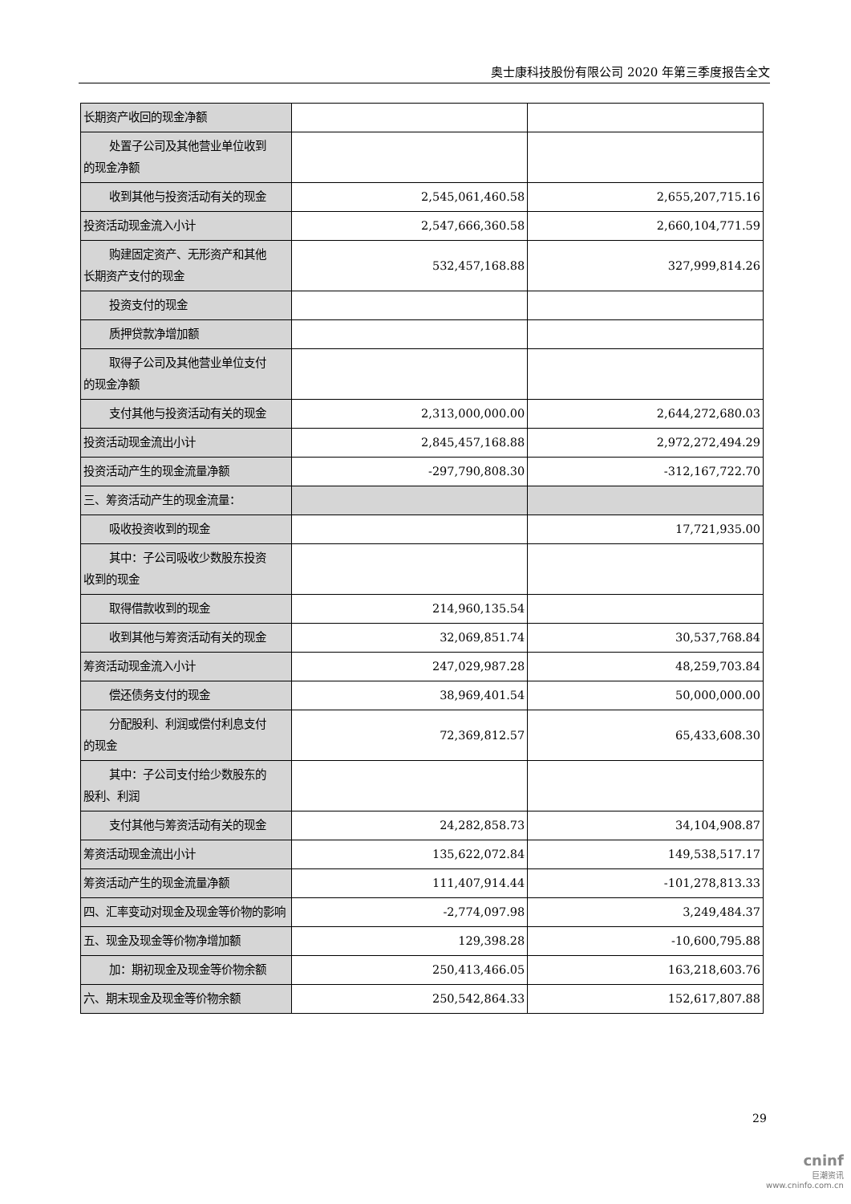奥士康科技股份有限公司 2020 年第三季度报告全文
| 长期资产收回的现金净额 | | |
| 处置子公司及其他营业单位收到 的现金净额 | | |
| 收到其他与投资活动有关的现金 | 2,545,061,460.58 | 2,655,207,715.16 |
| 投资活动现金流入小计 | 2,547,666,360.58 | 2,660,104,771.59 |
| 购建固定资产、无形资产和其他 长期资产支付的现金 | 532,457,168.88 | 327,999,814.26 |
| 投资支付的现金 | | |
| 质押贷款净增加额 | | |
| 取得子公司及其他营业单位支付 的现金净额 | | |
| 支付其他与投资活动有关的现金 | 2,313,000,000.00 | 2,644,272,680.03 |
| 投资活动现金流出小计 | 2,845,457,168.88 | 2,972,272,494.29 |
| 投资活动产生的现金流量净额 | -297,790,808.30 | -312,167,722.70 |
| 三、筹资活动产生的现金流量： | | |
| 吸收投资收到的现金 | | 17,721,935.00 |
| 其中：子公司吸收少数股东投资 收到的现金 | | |
| 取得借款收到的现金 | 214,960,135.54 | |
| 收到其他与筹资活动有关的现金 | 32,069,851.74 | 30,537,768.84 |
| 筹资活动现金流入小计 | 247,029,987.28 | 48,259,703.84 |
| 偿还债务支付的现金 | 38,969,401.54 | 50,000,000.00 |
| 分配股利、利润或偿付利息支付 的现金 | 72,369,812.57 | 65,433,608.30 |
| 其中：子公司支付给少数股东的 股利、利润 | | |
| 支付其他与筹资活动有关的现金 | 24,282,858.73 | 34,104,908.87 |
| 筹资活动现金流出小计 | 135,622,072.84 | 149,538,517.17 |
| 筹资活动产生的现金流量净额 | 111,407,914.44 | -101,278,813.33 |
| 四、汇率变动对现金及现金等价物的影响 | -2,774,097.98 | 3,249,484.37 |
| 五、现金及现金等价物净增加额 | 129,398.28 | -10,600,795.88 |
| 加：期初现金及现金等价物余额 | 250,413,466.05 | 163,218,603.76 |
| 六、期末现金及现金等价物余额 | 250,542,864.33 | 152,617,807.88 |
29
cninf
巨潮资讯
www.cninfo.com.cn